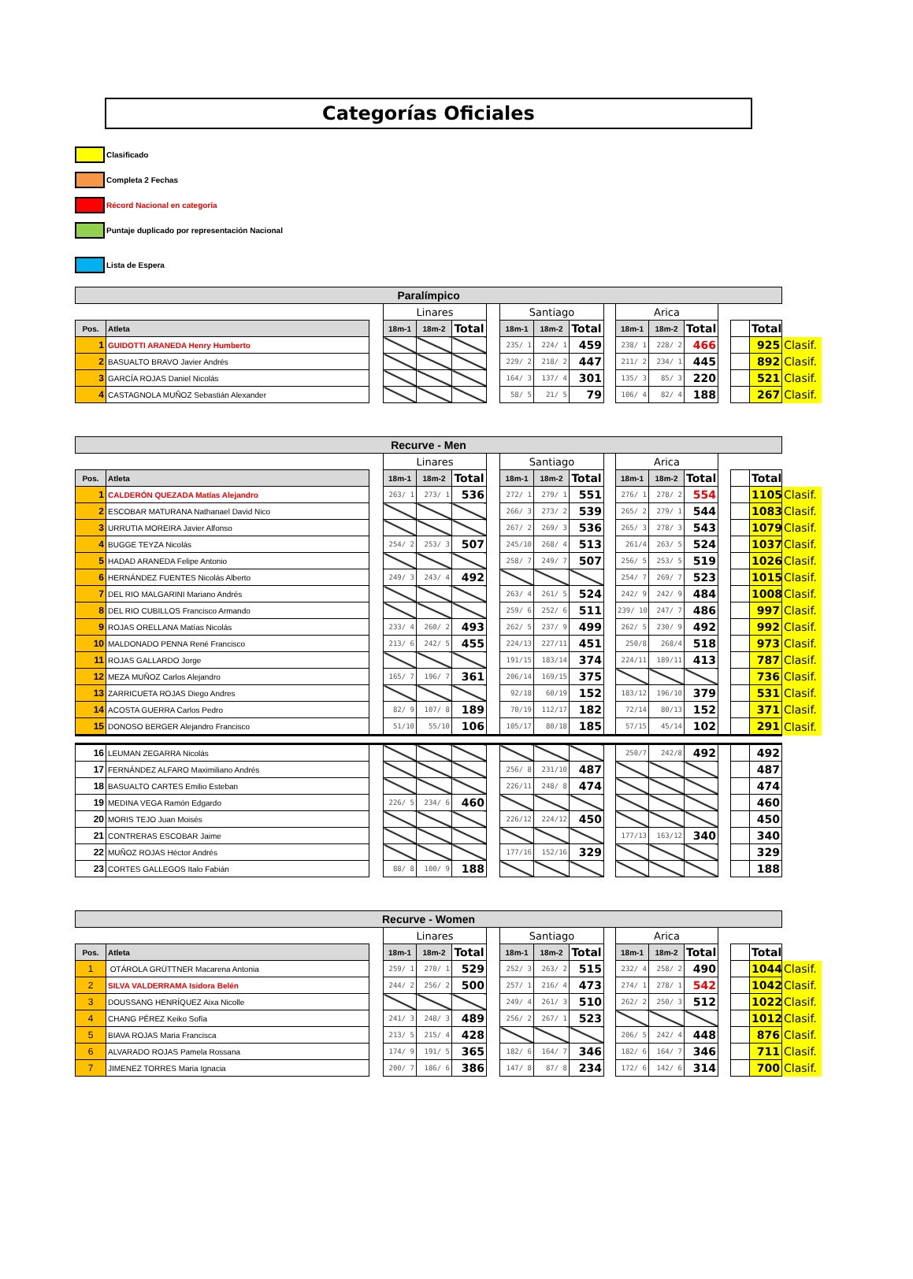Categorías Oficiales
Clasificado
Completa 2 Fechas
Récord Nacional en categoría
Puntaje duplicado por representación Nacional
Lista de Espera
| Paralímpico | | | | | | | | | | | | | | | | | |
| | | | Linares | | | | Santiago | | | | Arica | | | | | | |
| Pos. | Atleta | | 18m-1 | 18m-2 | Total | | 18m-1 | 18m-2 | Total | | 18m-1 | 18m-2 | Total | | | Total | |
| 1 | GUIDOTTI ARANEDA Henry Humberto | | | | | | 235/ 1 | 224/ 1 | 459 | | 238/ 1 | 228/ 2 | 466 | | | 925 | Clasif. |
| 2 | BASUALTO BRAVO Javier Andrés | | | | | | 229/ 2 | 218/ 2 | 447 | | 211/ 2 | 234/ 1 | 445 | | | 892 | Clasif. |
| 3 | GARCÍA ROJAS Daniel Nicolás | | | | | | 164/ 3 | 137/ 4 | 301 | | 135/ 3 | 85/ 3 | 220 | | | 521 | Clasif. |
| 4 | CASTAGNOLA MUÑOZ Sebastián Alexander | | | | | | 58/ 5 | 21/ 5 | 79 | | 106/ 4 | 82/ 4 | 188 | | | 267 | Clasif. |
| Recurve - Men | | | | | | | | | | | | | | | | | |
| | | | Linares | | | | Santiago | | | | Arica | | | | | | |
| Pos. | Atleta | | 18m-1 | 18m-2 | Total | | 18m-1 | 18m-2 | Total | | 18m-1 | 18m-2 | Total | | | Total | |
| 1 | CALDERÓN QUEZADA Matías Alejandro | | 263/ 1 | 273/ 1 | 536 | | 272/ 1 | 279/ 1 | 551 | | 276/ 1 | 278/ 2 | 554 | | | 1105 | Clasif. |
| 2 | ESCOBAR MATURANA Nathanael David Nico | | | | | | 266/ 3 | 273/ 2 | 539 | | 265/ 2 | 279/ 1 | 544 | | | 1083 | Clasif. |
| 3 | URRUTIA MOREIRA Javier Alfonso | | | | | | 267/ 2 | 269/ 3 | 536 | | 265/ 3 | 278/ 3 | 543 | | | 1079 | Clasif. |
| 4 | BUGGE TEYZA Nicolás | | 254/ 2 | 253/ 3 | 507 | | 245/10 | 268/ 4 | 513 | | 261/4 | 263/ 5 | 524 | | | 1037 | Clasif. |
| 5 | HADAD ARANEDA Felipe Antonio | | | | | | 258/ 7 | 249/ 7 | 507 | | 256/ 5 | 253/ 5 | 519 | | | 1026 | Clasif. |
| 6 | HERNÁNDEZ FUENTES Nicolás Alberto | | 249/ 3 | 243/ 4 | 492 | | | | | | 254/ 7 | 269/ 7 | 523 | | | 1015 | Clasif. |
| 7 | DEL RIO MALGARINI Mariano Andrés | | | | | | 263/ 4 | 261/ 5 | 524 | | 242/ 9 | 242/ 9 | 484 | | | 1008 | Clasif. |
| 8 | DEL RIO CUBILLOS Francisco Armando | | | | | | 259/ 6 | 252/ 6 | 511 | | 239/ 10 | 247/ 7 | 486 | | | 997 | Clasif. |
| 9 | ROJAS ORELLANA Matías Nicolás | | 233/ 4 | 260/ 2 | 493 | | 262/ 5 | 237/ 9 | 499 | | 262/ 5 | 230/ 9 | 492 | | | 992 | Clasif. |
| 10 | MALDONADO PENNA René Francisco | | 213/ 6 | 242/ 5 | 455 | | 224/13 | 227/11 | 451 | | 250/8 | 268/4 | 518 | | | 973 | Clasif. |
| 11 | ROJAS GALLARDO Jorge | | | | | | 191/15 | 183/14 | 374 | | 224/11 | 189/11 | 413 | | | 787 | Clasif. |
| 12 | MEZA MUÑOZ Carlos Alejandro | | 165/ 7 | 196/ 7 | 361 | | 206/14 | 169/15 | 375 | | | | | | | 736 | Clasif. |
| 13 | ZARRICUETA ROJAS Diego Andres | | | | | | 92/18 | 60/19 | 152 | | 183/12 | 196/10 | 379 | | | 531 | Clasif. |
| 14 | ACOSTA GUERRA Carlos Pedro | | 82/ 9 | 107/ 8 | 189 | | 70/19 | 112/17 | 182 | | 72/14 | 80/13 | 152 | | | 371 | Clasif. |
| 15 | DONOSO BERGER Alejandro Francisco | | 51/10 | 55/10 | 106 | | 105/17 | 80/18 | 185 | | 57/15 | 45/14 | 102 | | | 291 | Clasif. |
| 16 | LEUMAN ZEGARRA Nicolás | | | | | | | | | | 250/7 | 242/8 | 492 | | | 492 | |
| 17 | FERNÁNDEZ ALFARO Maximiliano Andrés | | | | | | 256/ 8 | 231/10 | 487 | | | | | | | 487 | |
| 18 | BASUALTO CARTES Emilio Esteban | | | | | | 226/11 | 248/ 8 | 474 | | | | | | | 474 | |
| 19 | MEDINA VEGA Ramón Edgardo | | 226/ 5 | 234/ 6 | 460 | | | | | | | | | | | 460 | |
| 20 | MORIS TEJO Juan Moisés | | | | | | 226/12 | 224/12 | 450 | | | | | | | 450 | |
| 21 | CONTRERAS ESCOBAR Jaime | | | | | | | | | | 177/13 | 163/12 | 340 | | | 340 | |
| 22 | MUÑOZ ROJAS Héctor Andrés | | | | | | 177/16 | 152/16 | 329 | | | | | | | 329 | |
| 23 | CORTES GALLEGOS Italo Fabián | | 88/ 8 | 100/ 9 | 188 | | | | | | | | | | | 188 | |
| Recurve - Women | | | | | | | | | | | | | | | | | |
| | | | Linares | | | | Santiago | | | | Arica | | | | | | |
| Pos. | Atleta | | 18m-1 | 18m-2 | Total | | 18m-1 | 18m-2 | Total | | 18m-1 | 18m-2 | Total | | | Total | |
| 1 | OTÁROLA GRÜTTNER Macarena Antonia | | 259/ 1 | 270/ 1 | 529 | | 252/ 3 | 263/ 2 | 515 | | 232/ 4 | 258/ 2 | 490 | | | 1044 | Clasif. |
| 2 | SILVA VALDERRAMA Isidora Belén | | 244/ 2 | 256/ 2 | 500 | | 257/ 1 | 216/ 4 | 473 | | 274/ 1 | 278/ 1 | 542 | | | 1042 | Clasif. |
| 3 | DOUSSANG HENRÍQUEZ Aixa Nicolle | | | | | | 249/ 4 | 261/ 3 | 510 | | 262/ 2 | 250/ 3 | 512 | | | 1022 | Clasif. |
| 4 | CHANG PÉREZ Keiko Sofía | | 241/ 3 | 248/ 3 | 489 | | 256/ 2 | 267/ 1 | 523 | | | | | | | 1012 | Clasif. |
| 5 | BIAVA ROJAS Maria Francisca | | 213/ 5 | 215/ 4 | 428 | | | | | | 206/ 5 | 242/ 4 | 448 | | | 876 | Clasif. |
| 6 | ALVARADO ROJAS Pamela Rossana | | 174/ 9 | 191/ 5 | 365 | | 182/ 6 | 164/ 7 | 346 | | 182/ 6 | 164/ 7 | 346 | | | 711 | Clasif. |
| 7 | JIMENEZ TORRES Maria Ignacia | | 200/ 7 | 186/ 6 | 386 | | 147/ 8 | 87/ 8 | 234 | | 172/ 6 | 142/ 6 | 314 | | | 700 | Clasif. |